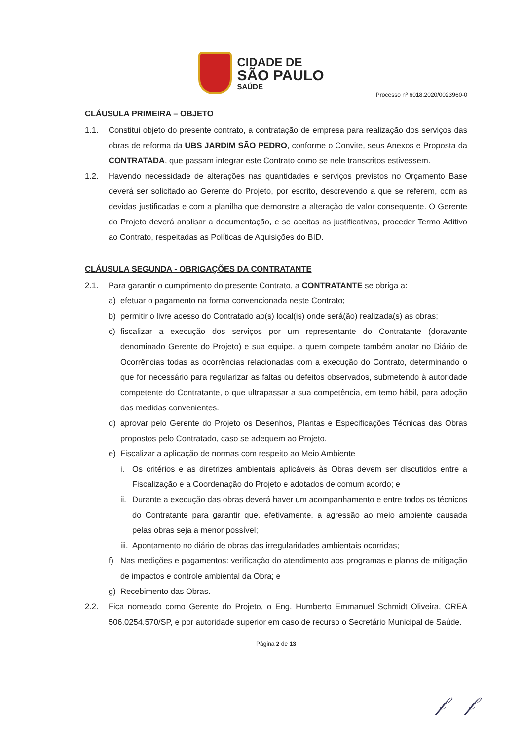CIDADE DE
SÃO PAULO
SAÚDE
Processo nº 6018.2020/0023960-0
CLÁUSULA PRIMEIRA – OBJETO
1.1. Constitui objeto do presente contrato, a contratação de empresa para realização dos serviços das obras de reforma da UBS JARDIM SÃO PEDRO, conforme o Convite, seus Anexos e Proposta da CONTRATADA, que passam integrar este Contrato como se nele transcritos estivessem.
1.2. Havendo necessidade de alterações nas quantidades e serviços previstos no Orçamento Base deverá ser solicitado ao Gerente do Projeto, por escrito, descrevendo a que se referem, com as devidas justificadas e com a planilha que demonstre a alteração de valor consequente. O Gerente do Projeto deverá analisar a documentação, e se aceitas as justificativas, proceder Termo Aditivo ao Contrato, respeitadas as Políticas de Aquisições do BID.
CLÁUSULA SEGUNDA - OBRIGAÇÕES DA CONTRATANTE
2.1. Para garantir o cumprimento do presente Contrato, a CONTRATANTE se obriga a:
a) efetuar o pagamento na forma convencionada neste Contrato;
b) permitir o livre acesso do Contratado ao(s) local(is) onde será(ão) realizada(s) as obras;
c) fiscalizar a execução dos serviços por um representante do Contratante (doravante denominado Gerente do Projeto) e sua equipe, a quem compete também anotar no Diário de Ocorrências todas as ocorrências relacionadas com a execução do Contrato, determinando o que for necessário para regularizar as faltas ou defeitos observados, submetendo à autoridade competente do Contratante, o que ultrapassar a sua competência, em temo hábil, para adoção das medidas convenientes.
d) aprovar pelo Gerente do Projeto os Desenhos, Plantas e Especificações Técnicas das Obras propostos pelo Contratado, caso se adequem ao Projeto.
e) Fiscalizar a aplicação de normas com respeito ao Meio Ambiente
i. Os critérios e as diretrizes ambientais aplicáveis às Obras devem ser discutidos entre a Fiscalização e a Coordenação do Projeto e adotados de comum acordo; e
ii. Durante a execução das obras deverá haver um acompanhamento e entre todos os técnicos do Contratante para garantir que, efetivamente, a agressão ao meio ambiente causada pelas obras seja a menor possível;
iii. Apontamento no diário de obras das irregularidades ambientais ocorridas;
f) Nas medições e pagamentos: verificação do atendimento aos programas e planos de mitigação de impactos e controle ambiental da Obra; e
g) Recebimento das Obras.
2.2. Fica nomeado como Gerente do Projeto, o Eng. Humberto Emmanuel Schmidt Oliveira, CREA 506.0254.570/SP, e por autoridade superior em caso de recurso o Secretário Municipal de Saúde.
Página 2 de 13
𝒻 𝒻